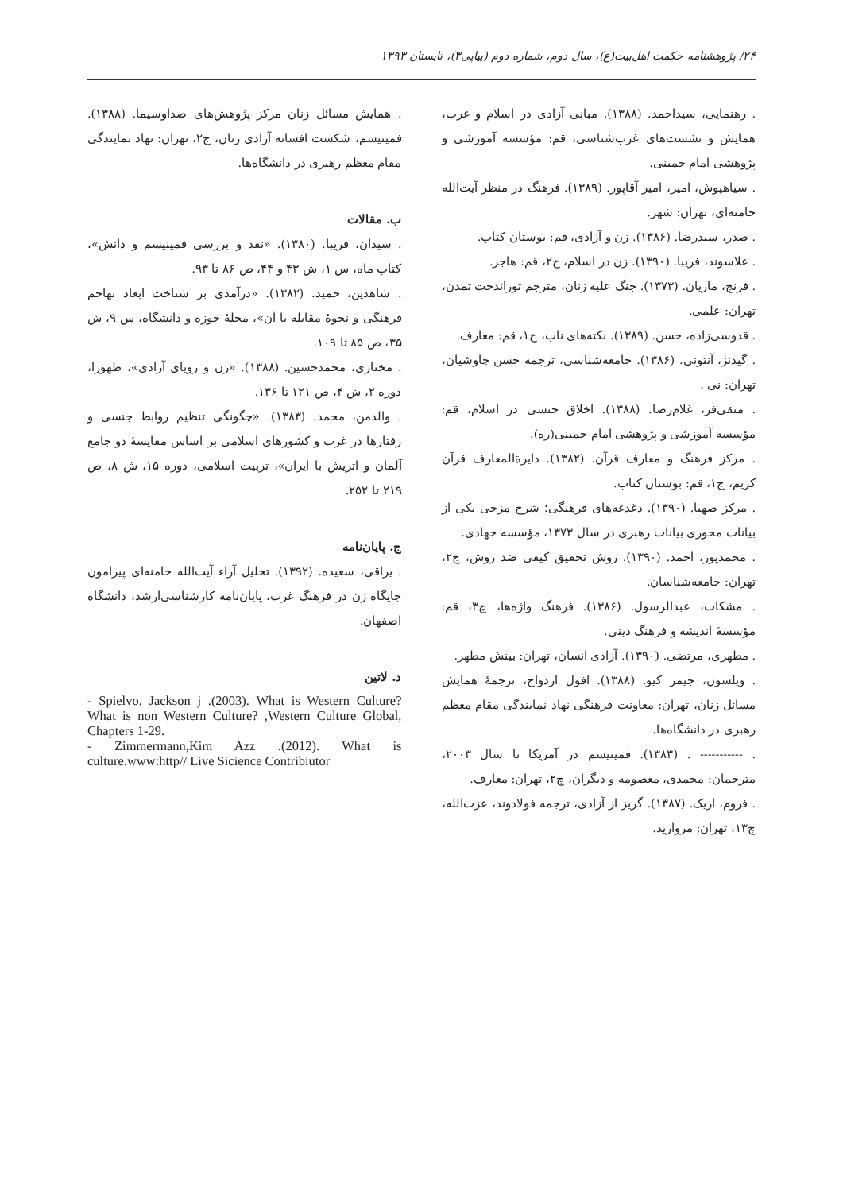۲۴/ پژوهشنامه حکمت اهل‌بیت(ع)، سال دوم، شماره دوم (پیاپی۳)، تابستان ۱۳۹۳
. رهنمایی، سیداحمد. (۱۳۸۸). مبانی آزادی در اسلام و غرب، همایش و نشست‌های غرب‌شناسی، قم: مؤسسه آموزشی و پژوهشی امام خمینی.
. سیاهپوش، امیر، امیر آقاپور. (۱۳۸۹). فرهنگ در منظر آیت‌الله خامنه‌ای، تهران: شهر.
. صدر، سیدرضا. (۱۳۸۶). زن و آزادی، قم: بوستان کتاب.
. علاسوند، فریبا. (۱۳۹۰). زن در اسلام، ج۲، قم: هاجر.
. فرنچ، ماریان. (۱۳۷۳). جنگ علیه زنان، مترجم توراندخت تمدن، تهران: علمی.
. قدوسی‌زاده، حسن. (۱۳۸۹). نکته‌های ناب، ج۱، قم: معارف.
. گیدنز، آنتونی. (۱۳۸۶). جامعه‌شناسی، ترجمه حسن چاوشیان، تهران: نی .
. متقی‌فر، غلام‌رضا. (۱۳۸۸). اخلاق جنسی در اسلام، قم: مؤسسه آموزشی و پژوهشی امام خمینی(ره).
. مرکز فرهنگ و معارف قرآن. (۱۳۸۲). دایرةالمعارف قرآن کریم، ج۱، قم: بوستان کتاب.
. مرکز صهبا. (۱۳۹۰). دغدغه‌های فرهنگی؛ شرح مزجی یکی از بیانات محوری بیانات رهبری در سال ۱۳۷۳، مؤسسه جهادی.
. محمدپور، احمد. (۱۳۹۰). روش تحقیق کیفی ضد روش، ج۲، تهران: جامعه‌شناسان.
. مشکات، عبدالرسول. (۱۳۸۶). فرهنگ واژه‌ها، چ۳، قم: مؤسسهٔ اندیشه و فرهنگ دینی.
. مطهری، مرتضی. (۱۳۹۰). آزادی انسان، تهران: بینش مطهر.
. ویلسون، جیمز کیو. (۱۳۸۸). افول ازدواج، ترجمهٔ همایش مسائل زنان، تهران: معاونت فرهنگی نهاد نمایندگی مقام معظم رهبری در دانشگاه‌ها.
. ----------- . (۱۳۸۳). فمینیسم در آمریکا تا سال ۲۰۰۳، مترجمان: محمدی، معصومه و دیگران، چ۲، تهران: معارف.
. فروم، اریک. (۱۳۸۷). گریز از آزادی، ترجمه فولادوند، عزت‌الله، چ۱۳، تهران: مروارید.
. همایش مسائل زنان مرکز پژوهش‌های صداوسیما. (۱۳۸۸). فمینیسم، شکست افسانه آزادی زنان، ج۲، تهران: نهاد نمایندگی مقام معظم رهبری در دانشگاه‌ها.
ب. مقالات
. سیدان، فریبا. (۱۳۸۰). «نقد و بررسی فمینیسم و دانش»، کتاب ماه، س ۱، ش ۴۳ و ۴۴، ص ۸۶ تا ۹۳.
. شاهدین، حمید. (۱۳۸۲). «درآمدی بر شناخت ابعاد تهاجم فرهنگی و نحوهٔ مقابله با آن»، مجلهٔ حوزه و دانشگاه، س ۹، ش ۳۵، ص ۸۵ تا ۱۰۹.
. مختاری، محمدحسین. (۱۳۸۸). «زن و رویای آزادی»، طهورا، دوره ۲، ش ۴، ص ۱۲۱ تا ۱۳۶.
. والدمن، محمد. (۱۳۸۳). «چگونگی تنظیم روابط جنسی و رفتارها در غرب و کشورهای اسلامی بر اساس مقایسهٔ دو جامع آلمان و اتریش با ایران»، تربیت اسلامی، دوره ۱۵، ش ۸، ص ۲۱۹ تا ۲۵۲.
ج. پایان‌نامه
. یراقی، سعیده. (۱۳۹۲). تحلیل آراء آیت‌الله خامنه‌ای پیرامون جایگاه زن در فرهنگ غرب، پایان‌نامه کارشناسی‌ارشد، دانشگاه اصفهان.
د. لاتین
- Spielvo, Jackson j .(2003). What is Western Culture? What is non Western Culture? ,Western Culture Global, Chapters 1-29.
- Zimmermann,Kim Azz .(2012). What is culture.www:http// Live Sicience Contribiutor